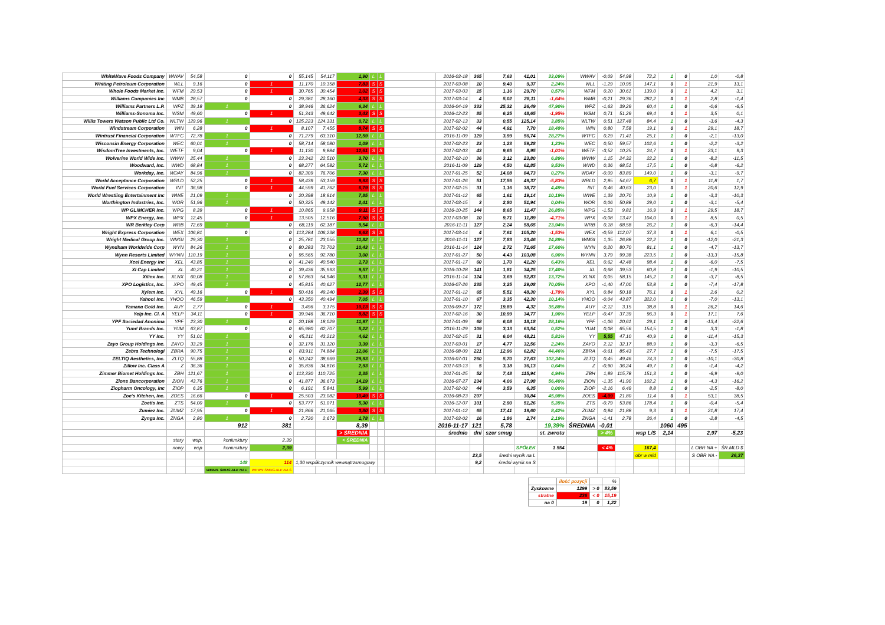| WhiteWave Foods Company | WWAV | 54,58 | 0 | 0 | 55,145 | 54,117 | 1,90 | L | L | | 2016-03-18 | 365 | 7,63 | 41,01 | 33,09% | WWAV | -0,09 | 54,98 | 72,2 | 1 | 0 | 1,0 | -0,8 |
| Whiting Petroleum Corporation | WLL | 9,16 | 0 | 1 | 11,170 | 10,358 | 7,83 | S | S | | 2017-03-08 | 10 | 9,40 | 9,37 | 2,24% | WLL | -1,29 | 10,95 | 147,1 | 0 | 1 | 21,9 | 13,1 |
| Whole Foods Market Inc. | WFM | 29,53 | 0 | 1 | 30,765 | 30,454 | 1,02 | S | S | | 2017-03-03 | 15 | 1,16 | 29,70 | 0,57% | WFM | 0,20 | 30,61 | 139,0 | 0 | 1 | 4,2 | 3,1 |
| Williams Companies Inc | WMB | 28,57 | 0 | 0 | 29,381 | 28,160 | 4,33 | S | S | | 2017-03-14 | 4 | 5,02 | 28,11 | -1,64% | WMB | -0,21 | 29,36 | 282,2 | 0 | 1 | 2,8 | -1,4 |
| Williams Partners L.P. | WPZ | 39,18 | 1 | 0 | 38,946 | 36,624 | 6,34 | L | L | | 2016-04-19 | 333 | 25,32 | 26,49 | 47,90% | WPZ | -1,63 | 39,29 | 60,4 | 1 | 0 | -0,6 | -6,5 |
| Williams-Sonoma Inc. | WSM | 49,60 | 0 | 1 | 51,343 | 49,642 | 3,43 | S | S | | 2016-12-23 | 85 | 6,25 | 48,65 | -1,95% | WSM | 0,71 | 51,29 | 69,4 | 0 | 1 | 3,5 | 0,1 |
| Willis Towers Watson Public Ltd Co. | WLTW | 129,96 | 1 | 0 | 125,223 | 124,331 | 0,72 | L | L | | 2017-02-13 | 33 | 0,55 | 125,14 | 3,85% | WLTW | 0,51 | 127,48 | 84,4 | 1 | 0 | -3,6 | -4,3 |
| Windstream Corporation | WIN | 6,28 | 0 | 1 | 8,107 | 7,455 | 8,74 | S | S | | 2017-02-02 | 44 | 4,91 | 7,70 | 18,48% | WIN | 0,80 | 7,58 | 19,1 | 0 | 1 | 29,1 | 18,7 |
| Wintrust Financial Corporation | WTFC | 72,78 | 1 | 0 | 71,279 | 63,310 | 12,59 | L | L | | 2016-11-09 | 129 | 3,99 | 56,74 | 28,27% | WTFC | 0,29 | 71,41 | 25,1 | 1 | 0 | -2,1 | -13,0 |
| Wisconsin Energy Corporation | WEC | 60,01 | 1 | 0 | 58,714 | 58,080 | 1,09 | L | L | | 2017-02-23 | 23 | 1,23 | 59,28 | 1,23% | WEC | 0,50 | 59,57 | 102,6 | 1 | 0 | -2,2 | -3,2 |
| WisdomTree Investments, Inc. | WETF | 9,04 | 0 | 1 | 11,130 | 9,884 | 12,61 | S | S | | 2017-02-03 | 43 | 9,65 | 8,95 | -1,01% | WETF | -3,52 | 10,25 | 24,7 | 0 | 1 | 23,1 | 9,3 |
| Wolverine World Wide Inc. | WWW | 25,44 | 1 | 0 | 23,342 | 22,510 | 3,70 | L | L | | 2017-02-10 | 36 | 3,12 | 23,80 | 6,89% | WWW | 1,15 | 24,32 | 22,2 | 1 | 0 | -8,2 | -11,5 |
| Woodward, Inc. | WWD | 68,84 | 1 | 0 | 68,277 | 64,582 | 5,72 | L | L | | 2016-11-09 | 129 | 4,50 | 62,85 | 9,53% | WWD | 0,36 | 68,51 | 17,5 | 1 | 0 | -0,8 | -6,2 |
| Workday, Inc. | WDAY | 84,96 | 1 | 0 | 82,309 | 76,706 | 7,30 | L | L | | 2017-01-25 | 52 | 14,08 | 84,73 | 0,27% | WDAY | -0,09 | 83,89 | 149,0 | 1 | 0 | -3,1 | -9,7 |
| World Acceptance Corporation | WRLD | 52,25 | 0 | 1 | 58,439 | 53,159 | 9,93 | S | S | | 2017-01-26 | 51 | 17,56 | 49,37 | -5,83% | WRLD | 2,85 | 54,67 | 6,7 | 0 | 1 | 11,8 | 1,7 |
| World Fuel Services Corporation | INT | 36,98 | 0 | 1 | 44,599 | 41,762 | 6,79 | S | S | | 2017-02-15 | 31 | 1,16 | 38,72 | 4,49% | INT | 0,46 | 40,63 | 23,0 | 0 | 1 | 20,6 | 12,9 |
| World Wrestling Entertainment Inc | WWE | 21,09 | 1 | 0 | 20,398 | 18,914 | 7,85 | L | L | | 2017-01-12 | 65 | 1,61 | 19,14 | 10,19% | WWE | 1,39 | 20,70 | 10,9 | 1 | 0 | -3,3 | -10,3 |
| Worthington Industries, Inc. | WOR | 51,96 | 1 | 0 | 50,325 | 49,142 | 2,41 | L | L | | 2017-03-15 | 3 | 2,80 | 51,94 | 0,04% | WOR | 0,06 | 50,88 | 29,0 | 1 | 0 | -3,1 | -5,4 |
| WP GLIMCHER Inc. | WPG | 8,39 | 0 | 1 | 10,865 | 9,958 | 9,11 | S | S | | 2016-10-25 | 144 | 8,65 | 11,47 | 26,85% | WPG | -1,53 | 9,81 | 16,9 | 0 | 1 | 29,5 | 18,7 |
| WPX Energy, Inc. | WPX | 12,45 | 0 | 1 | 13,505 | 12,516 | 7,90 | S | S | | 2017-03-08 | 10 | 9,71 | 11,89 | -4,71% | WPX | -0,08 | 13,47 | 104,0 | 0 | 1 | 8,5 | 0,5 |
| WR Berkley Corp | WRB | 72,69 | 1 | 0 | 68,119 | 62,187 | 9,54 | L | L | | 2016-11-11 | 127 | 2,24 | 58,65 | 23,94% | WRB | 0,18 | 68,58 | 26,2 | 1 | 0 | -6,3 | -14,4 |
| Wright Express Corporation | WEX | 106,81 | 0 | 0 | 113,284 | 106,238 | 6,63 | S | S | | 2017-03-14 | 4 | 7,61 | 105,20 | -1,53% | WEX | -0,59 | 112,07 | 37,3 | 0 | 1 | 6,1 | -0,5 |
| Wright Medical Group Inc. | WMGI | 29,30 | 1 | 0 | 25,781 | 23,055 | 11,82 | L | L | | 2016-11-11 | 127 | 7,83 | 23,46 | 24,89% | WMGI | 1,35 | 26,88 | 22,2 | 1 | 0 | -12,0 | -21,3 |
| Wyndham Worldwide Corp | WYN | 84,26 | 1 | 0 | 80,283 | 72,703 | 10,43 | L | L | | 2016-11-14 | 124 | 2,72 | 71,65 | 17,60% | WYN | 0,20 | 80,70 | 81,1 | 1 | 0 | -4,7 | -13,7 |
| Wynn Resorts Limited | WYNN | 110,19 | 1 | 0 | 95,565 | 92,780 | 3,00 | L | L | | 2017-01-27 | 50 | 4,43 | 103,08 | 6,90% | WYNN | 3,79 | 99,38 | 223,5 | 1 | 0 | -13,3 | -15,8 |
| Xcel Energy Inc | XEL | 43,85 | 1 | 0 | 41,240 | 40,540 | 1,73 | L | L | | 2017-01-17 | 60 | 1,70 | 41,20 | 6,43% | XEL | 0,62 | 42,48 | 98,4 | 1 | 0 | -6,0 | -7,5 |
| XI Cap Limited | XL | 40,21 | 1 | 0 | 39,436 | 35,993 | 9,57 | L | L | | 2016-10-28 | 141 | 1,81 | 34,25 | 17,40% | XL | 0,68 | 39,53 | 60,8 | 1 | 0 | -1,9 | -10,5 |
| Xilinx Inc. | XLNX | 60,08 | 1 | 0 | 57,863 | 54,946 | 5,31 | L | L | | 2016-11-14 | 124 | 3,69 | 52,83 | 13,72% | XLNX | 0,05 | 58,15 | 145,2 | 1 | 0 | -3,7 | -8,5 |
| XPO Logistics, Inc. | XPO | 49,45 | 1 | 0 | 45,815 | 40,627 | 12,77 | L | L | | 2016-07-26 | 235 | 3,25 | 29,08 | 70,05% | XPO | -1,40 | 47,00 | 53,8 | 1 | 0 | -7,4 | -17,8 |
| Xylem Inc. | XYL | 49,16 | 0 | 1 | 50,416 | 49,240 | 2,39 | S | S | | 2017-01-12 | 65 | 5,51 | 48,30 | -1,78% | XYL | 0,84 | 50,18 | 76,1 | 0 | 1 | 2,6 | 0,2 |
| Yahoo! Inc. | YHOO | 46,59 | 1 | 0 | 43,350 | 40,494 | 7,05 | L | L | | 2017-01-10 | 67 | 3,35 | 42,30 | 10,14% | YHOO | -0,04 | 43,87 | 322,0 | 1 | 0 | -7,0 | -13,1 |
| Yamana Gold Inc. | AUY | 2,77 | 0 | 1 | 3,496 | 3,175 | 10,13 | S | S | | 2016-09-27 | 172 | 19,89 | 4,32 | 35,88% | AUY | -2,12 | 3,15 | 38,8 | 0 | 1 | 26,2 | 14,6 |
| Yelp Inc. Cl. A | YELP | 34,11 | 0 | 1 | 39,946 | 36,710 | 8,82 | S | S | | 2017-02-16 | 30 | 10,99 | 34,77 | 1,90% | YELP | -0,47 | 37,39 | 96,3 | 0 | 1 | 17,1 | 7,6 |
| YPF Sociedad Anonima | YPF | 23,30 | 1 | 0 | 20,188 | 18,029 | 11,97 | L | L | | 2017-01-09 | 68 | 6,08 | 18,18 | 28,16% | YPF | -1,06 | 20,61 | 29,1 | 1 | 0 | -13,4 | -22,6 |
| Yum! Brands Inc. | YUM | 63,87 | 0 | 0 | 65,980 | 62,707 | 5,22 | L | L | | 2016-11-29 | 109 | 3,13 | 63,54 | 0,52% | YUM | 0,08 | 65,56 | 154,5 | 1 | 0 | 3,3 | -1,8 |
| YY Inc. | YY | 51,01 | 1 | 0 | 45,211 | 43,213 | 4,62 | L | L | | 2017-02-15 | 31 | 6,04 | 48,21 | 5,81% | YY | 5,55 | 47,10 | 40,9 | 1 | 0 | -11,4 | -15,3 |
| Zayo Group Holdings Inc. | ZAYO | 33,29 | 1 | 0 | 32,176 | 31,120 | 3,39 | L | L | | 2017-03-01 | 17 | 4,77 | 32,56 | 2,24% | ZAYO | 2,12 | 32,17 | 88,9 | 1 | 0 | -3,3 | -6,5 |
| Zebra Technologi | ZBRA | 90,75 | 1 | 0 | 83,911 | 74,884 | 12,06 | L | L | | 2016-08-09 | 221 | 12,96 | 62,82 | 44,46% | ZBRA | -0,61 | 85,43 | 27,7 | 1 | 0 | -7,5 | -17,5 |
| ZELTIQ Aesthetics, Inc. | ZLTQ | 55,88 | 1 | 0 | 50,242 | 38,669 | 29,93 | L | L | | 2016-07-01 | 260 | 5,70 | 27,63 | 102,24% | ZLTQ | 0,45 | 49,46 | 74,3 | 1 | 0 | -10,1 | -30,8 |
| Zillow Inc. Class A | Z | 36,36 | 1 | 0 | 35,836 | 34,816 | 2,93 | L | L | | 2017-03-13 | 5 | 3,18 | 36,13 | 0,64% | Z | -0,90 | 36,24 | 49,7 | 1 | 0 | -1,4 | -4,2 |
| Zimmer Biomet Holdings Inc. | ZBH | 121,67 | 1 | 0 | 113,330 | 110,725 | 2,35 | L | L | | 2017-01-25 | 52 | 7,48 | 115,94 | 4,94% | ZBH | 1,89 | 115,78 | 151,3 | 1 | 0 | -6,9 | -9,0 |
| Zions Bancorporation | ZION | 43,76 | 1 | 0 | 41,877 | 36,673 | 14,19 | L | L | | 2016-07-27 | 234 | 4,06 | 27,98 | 56,40% | ZION | -1,35 | 41,90 | 102,2 | 1 | 0 | -4,3 | -16,2 |
| Ziopharm Oncology, Inc | ZIOP | 6,35 | 1 | 0 | 6,191 | 5,841 | 5,99 | L | L | | 2017-02-02 | 44 | 3,59 | 6,35 | 0,00% | ZIOP | -2,16 | 6,49 | 8,8 | 1 | 0 | -2,5 | -8,0 |
| Zoe's Kitchen, Inc. | ZOES | 16,66 | 0 | 1 | 25,503 | 23,082 | 10,49 | S | S | | 2016-08-23 | 207 | | 30,84 | 45,98% | ZOES | -4,09 | 21,80 | 11,4 | 0 | 1 | 53,1 | 38,5 |
| Zoetis Inc. | ZTS | 54,00 | 1 | 0 | 53,777 | 51,071 | 5,30 | L | L | | 2016-12-07 | 101 | 2,90 | 51,26 | 5,35% | ZTS | -0,79 | 53,86 | 178,4 | 1 | 0 | -0,4 | -5,4 |
| Zumiez Inc. | ZUMZ | 17,95 | 0 | 1 | 21,866 | 21,065 | 3,80 | S | S | | 2017-01-12 | 65 | 17,41 | 19,60 | 8,42% | ZUMZ | 0,84 | 21,88 | 9,3 | 0 | 1 | 21,8 | 17,4 |
| Zynga Inc. | ZNGA | 2,80 | 1 | 0 | 2,720 | 2,673 | 1,78 | L | L | | 2017-03-02 | 16 | 1,86 | 2,74 | 2,19% | ZNGA | -1,41 | 2,78 | 26,4 | 1 | 0 | -2,8 | -4,5 |
| | | | 912 | 381 | | | 8,39 | | | | 2016-11-17 | 121 | 5,78 | | 19,39% | ŚREDNIA | -0,01 | | | 1060 | 495 | | |
| | | | | | | | > ŚREDNIA | | | | średnio | dni | szer smug | | st. zwrotu | | > 4% | | wsp L/S | 2,14 | | 2,97 | -5,23 |
| | stary | wsp. | koniunktury | 2,39 | | | < ŚREDNIA | | | | | | | | | | | | | | | | |
| | nowy | wsp | koniunktury | 2,39 | | | | | | | | | | SPÓŁEK | 1 554 | | < 4% | | 167,4 | | | L OBR NA + | ŚR.MLD $ |
| | | | | | | | | | | | | 23,5 | średni wynik na L | | | | | | obr w mld | | | S OBR NA - | 26,37 |
| | | | 148 | 114 | 1,30 współczynnik wewnątrzsmugowy | | | | | | | 9,2 | średni wynik na S | | | | | | | | | | |
| | | | WEWN. SMUG ALE NA L | WEWN SMUG ALE NA S | | | | | | | | | | | | | | | | | | | |
| | ilość pozycji | | % |
| Zyskowne | 1299 | > 0 | 83,59 |
| stratne | 236 | < 0 | 15,19 |
| na 0 | 19 | 0 | 1,22 |